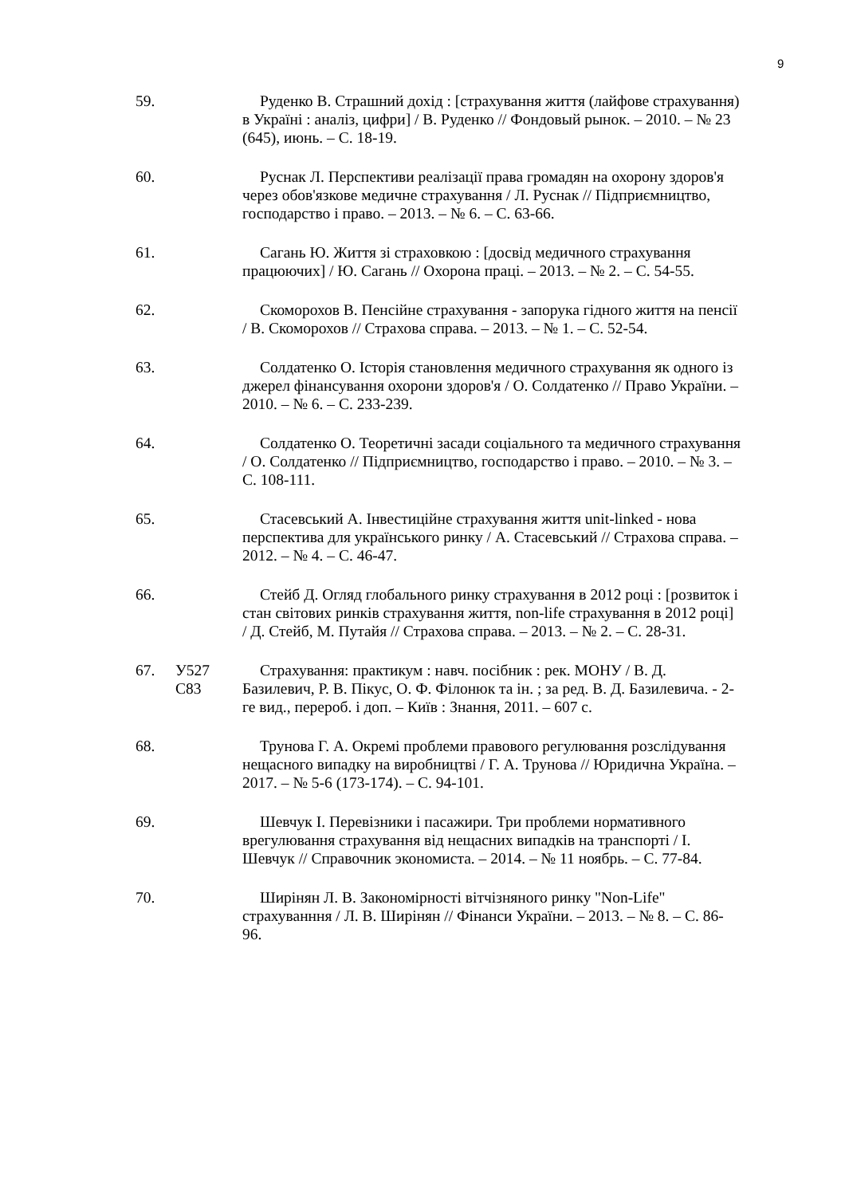9
59. Руденко В. Страшний дохід : [страхування життя (лайфове страхування) в Україні : аналіз, цифри] / В. Руденко // Фондовый рынок. – 2010. – № 23 (645), июнь. – С. 18-19.
60. Руснак Л. Перспективи реалізації права громадян на охорону здоров'я через обов'язкове медичне страхування / Л. Руснак // Підприємництво, господарство і право. – 2013. – № 6. – С. 63-66.
61. Сагань Ю. Життя зі страховкою : [досвід медичного страхування працюючих] / Ю. Сагань // Охорона праці. – 2013. – № 2. – С. 54-55.
62. Скоморохов В. Пенсійне страхування - запорука гідного життя на пенсії / В. Скоморохов // Страхова справа. – 2013. – № 1. – С. 52-54.
63. Солдатенко О. Історія становлення медичного страхування як одного із джерел фінансування охорони здоров'я / О. Солдатенко // Право України. – 2010. – № 6. – С. 233-239.
64. Солдатенко О. Теоретичні засади соціального та медичного страхування / О. Солдатенко // Підприємництво, господарство і право. – 2010. – № 3. – С. 108-111.
65. Стасевський А. Інвестиційне страхування життя unit-linked - нова перспектива для українського ринку / А. Стасевський // Страхова справа. – 2012. – № 4. – С. 46-47.
66. Стейб Д. Огляд глобального ринку страхування в 2012 році : [розвиток і стан світових ринків страхування життя, non-life страхування в 2012 році] / Д. Стейб, М. Путайя // Страхова справа. – 2013. – № 2. – С. 28-31.
67. У527
С83
Страхування: практикум : навч. посібник : рек. МОНУ / В. Д. Базилевич, Р. В. Пікус, О. Ф. Філонюк та ін. ; за ред. В. Д. Базилевича. - 2-ге вид., перероб. і доп. – Київ : Знання, 2011. – 607 с.
68. Трунова Г. А. Окремі проблеми правового регулювання розслідування нещасного випадку на виробництві / Г. А. Трунова // Юридична Україна. – 2017. – № 5-6 (173-174). – С. 94-101.
69. Шевчук І. Перевізники і пасажири. Три проблеми нормативного врегулювання страхування від нещасних випадків на транспорті / І. Шевчук // Справочник экономиста. – 2014. – № 11 ноябрь. – С. 77-84.
70. Ширінян Л. В. Закономірності вітчізняного ринку "Non-Life" страхуванння / Л. В. Ширінян // Фінанси України. – 2013. – № 8. – С. 86-96.